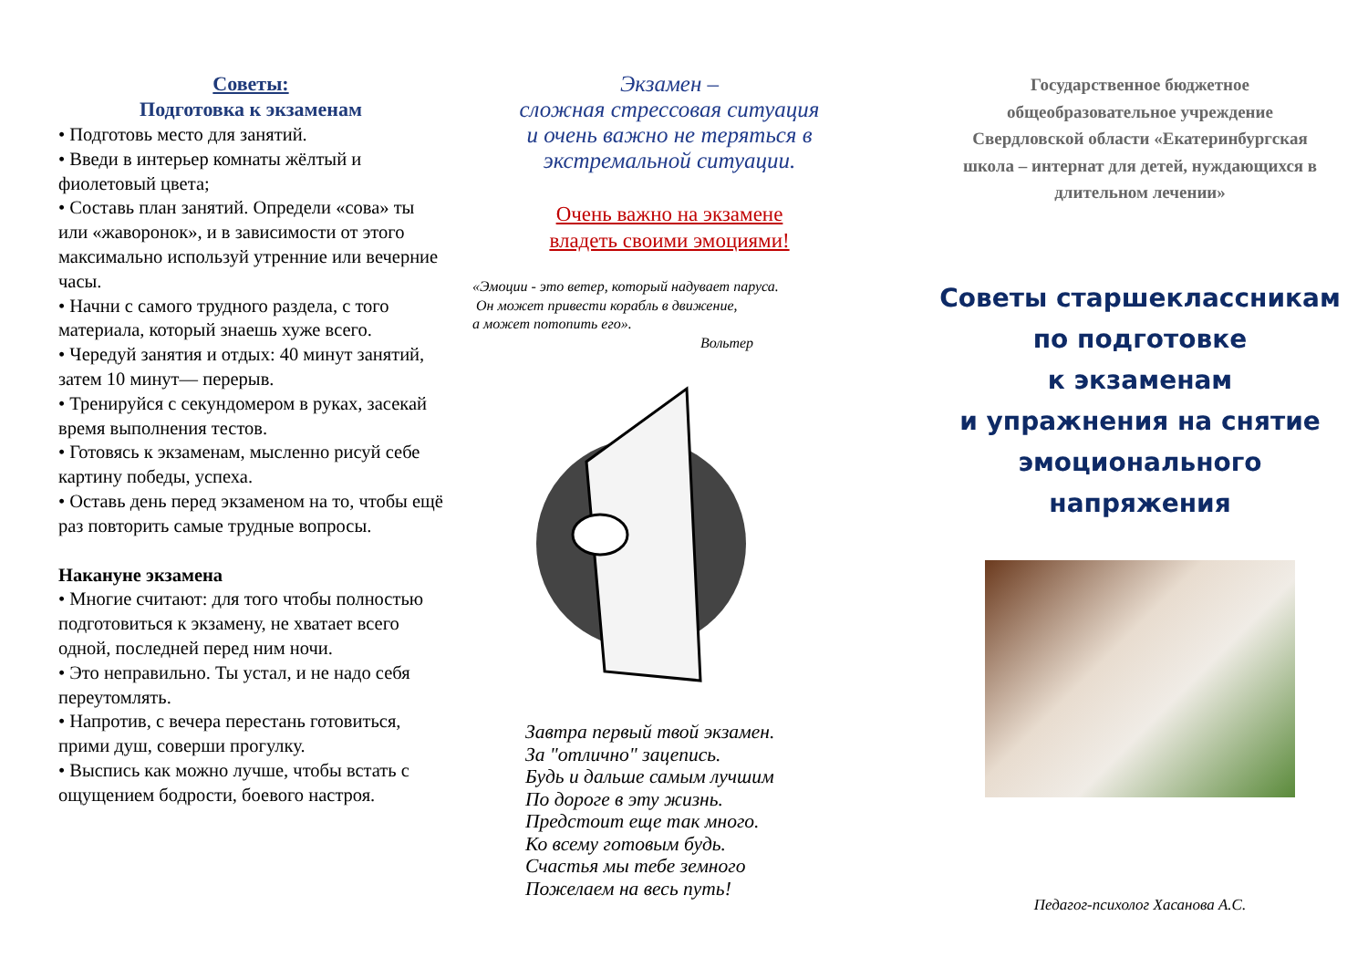Советы:
Подготовка к экзаменам
• Подготовь место для занятий.
• Введи в интерьер комнаты жёлтый и фиолетовый цвета;
• Составь план занятий. Определи «сова» ты или «жаворонок», и в зависимости от этого максимально используй утренние или вечерние часы.
• Начни с самого трудного раздела, с того материала, который знаешь хуже всего.
• Чередуй занятия и отдых: 40 минут занятий, затем 10 минут— перерыв.
• Тренируйся с секундомером в руках, засекай время выполнения тестов.
• Готовясь к экзаменам, мысленно рисуй себе картину победы, успеха.
• Оставь день перед экзаменом на то, чтобы ещё раз повторить самые трудные вопросы.
Накануне экзамена
• Многие считают: для того чтобы полностью подготовиться к экзамену, не хватает всего одной, последней перед ним ночи.
• Это неправильно. Ты устал, и не надо себя переутомлять.
• Напротив, с вечера перестань готовиться, прими душ, соверши прогулку.
• Выспись как можно лучше, чтобы встать с ощущением бодрости, боевого настроя.
Экзамен –
сложная стрессовая ситуация
и очень важно не теряться в
экстремальной ситуации.
Очень важно на экзамене
владеть своими эмоциями!
«Эмоции - это ветер, который надувает паруса.
Он может привести корабль в движение,
а может потопить его».
Вольтер
Завтра первый твой экзамен.
За "отлично" зацепись.
Будь и дальше самым лучшим
По дороге в эту жизнь.
Предстоит еще так много.
Ко всему готовым будь.
Счастья мы тебе земного
Пожелаем на весь путь!
Государственное бюджетное
общеобразовательное учреждение
Свердловской области «Екатеринбургская
школа – интернат для детей, нуждающихся в
длительном лечении»
Советы старшеклассникам
по подготовке
к экзаменам
и упражнения на снятие
эмоционального
напряжения
Педагог-психолог Хасанова А.С.